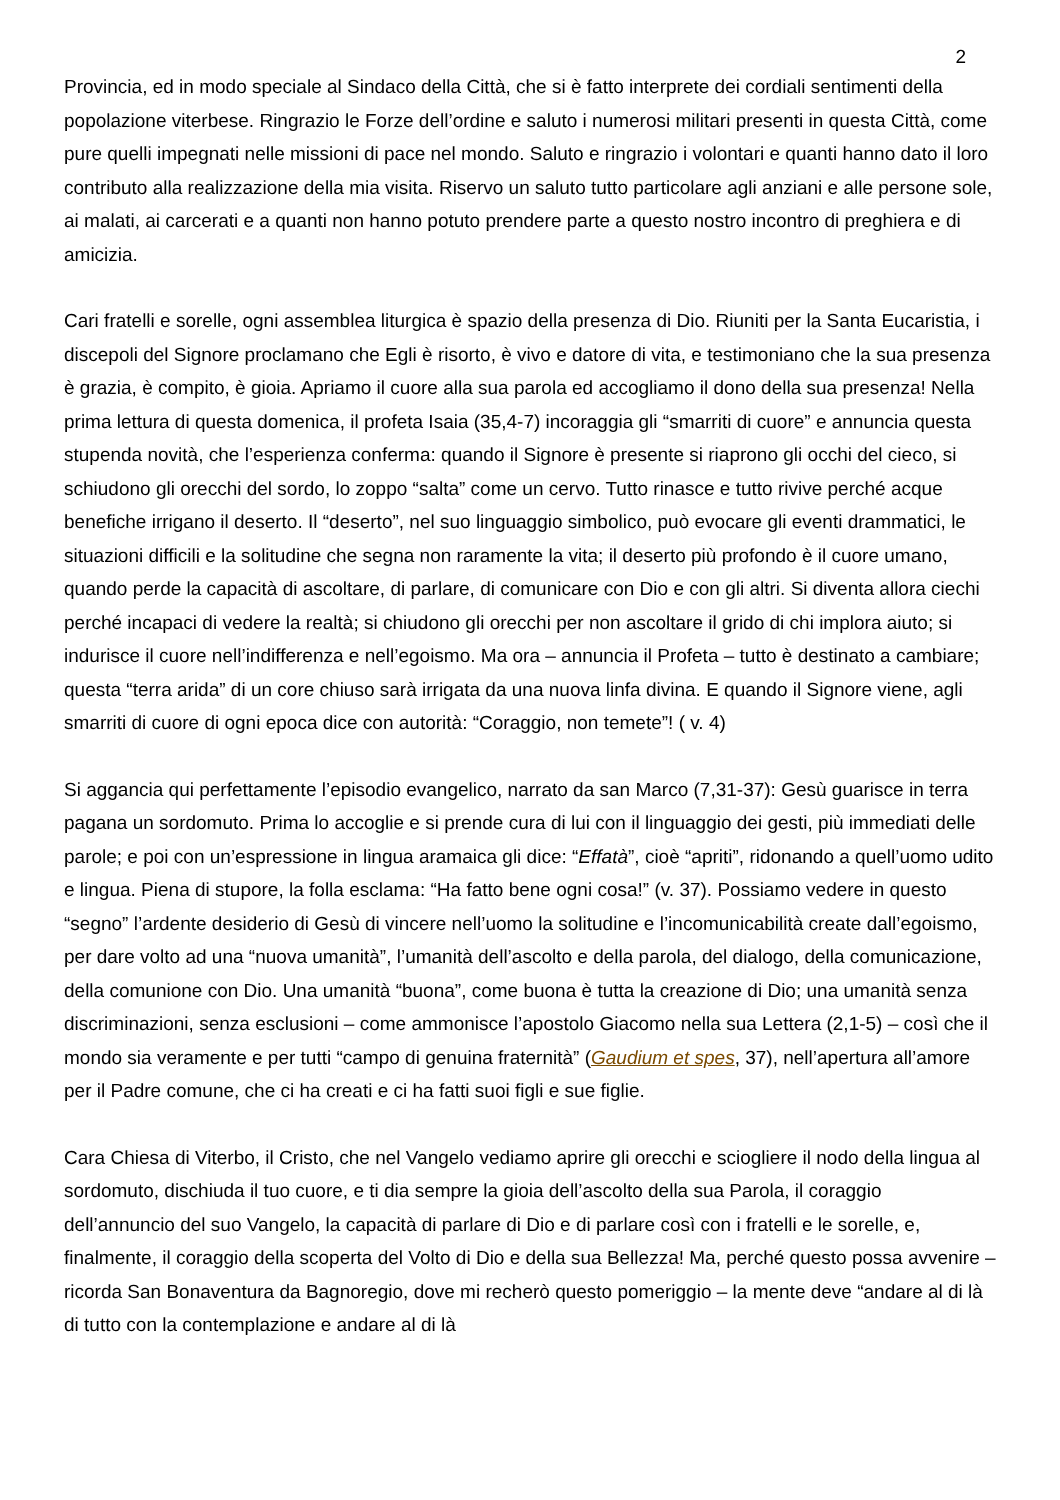2
Provincia, ed in modo speciale al Sindaco della Città, che si è fatto interprete dei cordiali sentimenti della popolazione viterbese. Ringrazio le Forze dell’ordine e saluto i numerosi militari presenti in questa Città, come pure quelli impegnati nelle missioni di pace nel mondo. Saluto e ringrazio i volontari e quanti hanno dato il loro contributo alla realizzazione della mia visita. Riservo un saluto tutto particolare agli anziani e alle persone sole, ai malati, ai carcerati e a quanti non hanno potuto prendere parte a questo nostro incontro di preghiera e di amicizia.
Cari fratelli e sorelle, ogni assemblea liturgica è spazio della presenza di Dio. Riuniti per la Santa Eucaristia, i discepoli del Signore proclamano che Egli è risorto, è vivo e datore di vita, e testimoniano che la sua presenza è grazia, è compito, è gioia. Apriamo il cuore alla sua parola ed accogliamo il dono della sua presenza! Nella prima lettura di questa domenica, il profeta Isaia (35,4-7) incoraggia gli “smarriti di cuore” e annuncia questa stupenda novità, che l’esperienza conferma: quando il Signore è presente si riaprono gli occhi del cieco, si schiudono gli orecchi del sordo, lo zoppo “salta” come un cervo. Tutto rinasce e tutto rivive perché acque benefiche irrigano il deserto. Il “deserto”, nel suo linguaggio simbolico, può evocare gli eventi drammatici, le situazioni difficili e la solitudine che segna non raramente la vita; il deserto più profondo è il cuore umano, quando perde la capacità di ascoltare, di parlare, di comunicare con Dio e con gli altri. Si diventa allora ciechi perché incapaci di vedere la realtà; si chiudono gli orecchi per non ascoltare il grido di chi implora aiuto; si indurisce il cuore nell’indifferenza e nell’egoismo. Ma ora – annuncia il Profeta – tutto è destinato a cambiare; questa “terra arida” di un core chiuso sarà irrigata da una nuova linfa divina. E quando il Signore viene, agli smarriti di cuore di ogni epoca dice con autorità: “Coraggio, non temete”! ( v. 4)
Si aggancia qui perfettamente l’episodio evangelico, narrato da san Marco (7,31-37): Gesù guarisce in terra pagana un sordomuto. Prima lo accoglie e si prende cura di lui con il linguaggio dei gesti, più immediati delle parole; e poi con un’espressione in lingua aramaica gli dice: “Effatà”, cioè “apriti”, ridonando a quell’uomo udito e lingua. Piena di stupore, la folla esclama: “Ha fatto bene ogni cosa!” (v. 37). Possiamo vedere in questo “segno” l’ardente desiderio di Gesù di vincere nell’uomo la solitudine e l’incomunicabilità create dall’egoismo, per dare volto ad una “nuova umanità”, l’umanità dell’ascolto e della parola, del dialogo, della comunicazione, della comunione con Dio. Una umanità “buona”, come buona è tutta la creazione di Dio; una umanità senza discriminazioni, senza esclusioni – come ammonisce l’apostolo Giacomo nella sua Lettera (2,1-5) – così che il mondo sia veramente e per tutti “campo di genuina fraternità” (Gaudium et spes, 37), nell’apertura all’amore per il Padre comune, che ci ha creati e ci ha fatti suoi figli e sue figlie.
Cara Chiesa di Viterbo, il Cristo, che nel Vangelo vediamo aprire gli orecchi e sciogliere il nodo della lingua al sordomuto, dischiuda il tuo cuore, e ti dia sempre la gioia dell’ascolto della sua Parola, il coraggio dell’annuncio del suo Vangelo, la capacità di parlare di Dio e di parlare così con i fratelli e le sorelle, e, finalmente, il coraggio della scoperta del Volto di Dio e della sua Bellezza! Ma, perché questo possa avvenire – ricorda San Bonaventura da Bagnoregio, dove mi recherò questo pomeriggio – la mente deve “andare al di là di tutto con la contemplazione e andare al di là